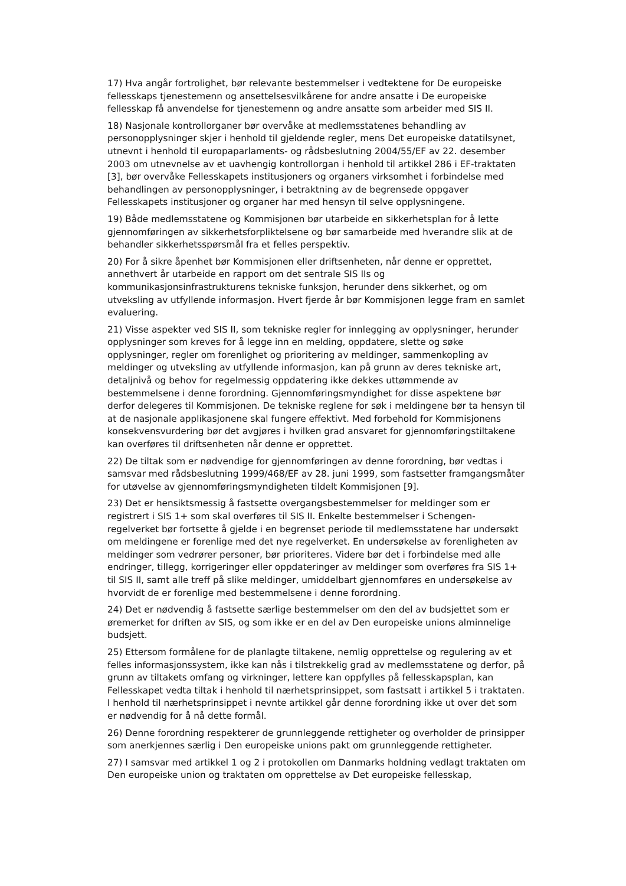17) Hva angår fortrolighet, bør relevante bestemmelser i vedtektene for De europeiske fellesskaps tjenestemenn og ansettelsesvilkårene for andre ansatte i De europeiske fellesskap få anvendelse for tjenestemenn og andre ansatte som arbeider med SIS II.
18) Nasjonale kontrollorganer bør overvåke at medlemsstatenes behandling av personopplysninger skjer i henhold til gjeldende regler, mens Det europeiske datatilsynet, utnevnt i henhold til europaparlaments- og rådsbeslutning 2004/55/EF av 22. desember 2003 om utnevnelse av et uavhengig kontrollorgan i henhold til artikkel 286 i EF-traktaten [3], bør overvåke Fellesskapets institusjoners og organers virksomhet i forbindelse med behandlingen av personopplysninger, i betraktning av de begrensede oppgaver Fellesskapets institusjoner og organer har med hensyn til selve opplysningene.
19) Både medlemsstatene og Kommisjonen bør utarbeide en sikkerhetsplan for å lette gjennomføringen av sikkerhetsforpliktelsene og bør samarbeide med hverandre slik at de behandler sikkerhetsspørsmål fra et felles perspektiv.
20) For å sikre åpenhet bør Kommisjonen eller driftsenheten, når denne er opprettet, annethvert år utarbeide en rapport om det sentrale SIS IIs og kommunikasjonsinfrastrukturens tekniske funksjon, herunder dens sikkerhet, og om utveksling av utfyllende informasjon. Hvert fjerde år bør Kommisjonen legge fram en samlet evaluering.
21) Visse aspekter ved SIS II, som tekniske regler for innlegging av opplysninger, herunder opplysninger som kreves for å legge inn en melding, oppdatere, slette og søke opplysninger, regler om forenlighet og prioritering av meldinger, sammenkopling av meldinger og utveksling av utfyllende informasjon, kan på grunn av deres tekniske art, detaljnivå og behov for regelmessig oppdatering ikke dekkes uttømmende av bestemmelsene i denne forordning. Gjennomføringsmyndighet for disse aspektene bør derfor delegeres til Kommisjonen. De tekniske reglene for søk i meldingene bør ta hensyn til at de nasjonale applikasjonene skal fungere effektivt. Med forbehold for Kommisjonens konsekvensvurdering bør det avgjøres i hvilken grad ansvaret for gjennomføringstiltakene kan overføres til driftsenheten når denne er opprettet.
22) De tiltak som er nødvendige for gjennomføringen av denne forordning, bør vedtas i samsvar med rådsbeslutning 1999/468/EF av 28. juni 1999, som fastsetter framgangsmåter for utøvelse av gjennomføringsmyndigheten tildelt Kommisjonen [9].
23) Det er hensiktsmessig å fastsette overgangsbestemmelser for meldinger som er registrert i SIS 1+ som skal overføres til SIS II. Enkelte bestemmelser i Schengen-regelverket bør fortsette å gjelde i en begrenset periode til medlemsstatene har undersøkt om meldingene er forenlige med det nye regelverket. En undersøkelse av forenligheten av meldinger som vedrører personer, bør prioriteres. Videre bør det i forbindelse med alle endringer, tillegg, korrigeringer eller oppdateringer av meldinger som overføres fra SIS 1+ til SIS II, samt alle treff på slike meldinger, umiddelbart gjennomføres en undersøkelse av hvorvidt de er forenlige med bestemmelsene i denne forordning.
24) Det er nødvendig å fastsette særlige bestemmelser om den del av budsjettet som er øremerket for driften av SIS, og som ikke er en del av Den europeiske unions alminnelige budsjett.
25) Ettersom formålene for de planlagte tiltakene, nemlig opprettelse og regulering av et felles informasjonssystem, ikke kan nås i tilstrekkelig grad av medlemsstatene og derfor, på grunn av tiltakets omfang og virkninger, lettere kan oppfylles på fellesskapsplan, kan Fellesskapet vedta tiltak i henhold til nærhetsprinsippet, som fastsatt i artikkel 5 i traktaten. I henhold til nærhetsprinsippet i nevnte artikkel går denne forordning ikke ut over det som er nødvendig for å nå dette formål.
26) Denne forordning respekterer de grunnleggende rettigheter og overholder de prinsipper som anerkjennes særlig i Den europeiske unions pakt om grunnleggende rettigheter.
27) I samsvar med artikkel 1 og 2 i protokollen om Danmarks holdning vedlagt traktaten om Den europeiske union og traktaten om opprettelse av Det europeiske fellesskap,